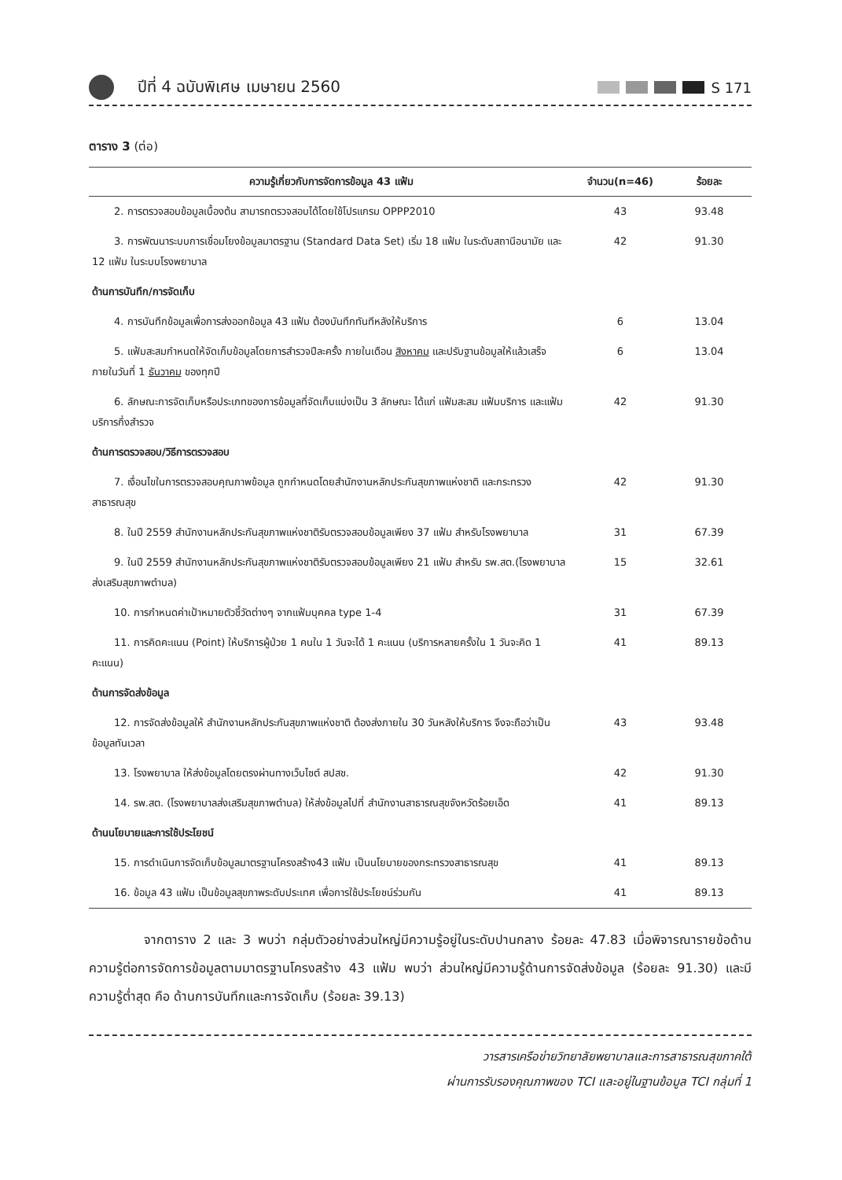ปีที่ 4 ฉบับพิเศษ เมษายน 2560 S 171
ตาราง 3 (ต่อ)
| ความรู้เกี่ยวกับการจัดการข้อมูล 43 แฟ้ม | จำนวน(n=46) | ร้อยละ |
| --- | --- | --- |
| 2. การตรวจสอบข้อมูลเบื้องต้น สามารถตรวจสอบได้โดยใช้โปรแกรม OPPP2010 | 43 | 93.48 |
| 3. การพัฒนาระบบการเชื่อมโยงข้อมูลมาตรฐาน (Standard Data Set) เริ่ม 18 แฟ้ม ในระดับสถานีอนามัย และ 12 แฟ้ม ในระบบโรงพยาบาล | 42 | 91.30 |
| ด้านการบันทึก/การจัดเก็บ | | |
| 4. การบันทึกข้อมูลเพื่อการส่งออกข้อมูล 43 แฟ้ม ต้องบันทึกทันทีหลังให้บริการ | 6 | 13.04 |
| 5. แฟ้มสะสมกำหนดให้จัดเก็บข้อมูลโดยการสำรวจปีละครั้ง ภายในเดือน สิงหาคม และปรับฐานข้อมูลให้แล้วเสร็จภายในวันที่ 1 ธันวาคม ของทุกปี | 6 | 13.04 |
| 6. ลักษณะการจัดเก็บหรือประเภทของการข้อมูลที่จัดเก็บแบ่งเป็น 3 ลักษณะ ได้แก่ แฟ้มสะสม แฟ้มบริการ และแฟ้มบริการกึ่งสำรวจ | 42 | 91.30 |
| ด้านการตรวจสอบ/วิธีการตรวจสอบ | | |
| 7. เงื่อนไขในการตรวจสอบคุณภาพข้อมูล ถูกกำหนดโดยสำนักงานหลักประกันสุขภาพแห่งชาติ และกระทรวงสาธารณสุข | 42 | 91.30 |
| 8. ในปี 2559 สำนักงานหลักประกันสุขภาพแห่งชาติรับตรวจสอบข้อมูลเพียง 37 แฟ้ม สำหรับโรงพยาบาล | 31 | 67.39 |
| 9. ในปี 2559 สำนักงานหลักประกันสุขภาพแห่งชาติรับตรวจสอบข้อมูลเพียง 21 แฟ้ม สำหรับ รพ.สต.(โรงพยาบาลส่งเสริมสุขภาพตำบล) | 15 | 32.61 |
| 10. การกำหนดค่าเป้าหมายตัวชี้วัดต่างๆ จากแฟ้มบุคคล type 1-4 | 31 | 67.39 |
| 11. การคิดคะแนน (Point) ให้บริการผู้ป่วย 1 คนใน 1 วันจะได้ 1 คะแนน (บริการหลายครั้งใน 1 วันจะคิด 1 คะแนน) | 41 | 89.13 |
| ด้านการจัดส่งข้อมูล | | |
| 12. การจัดส่งข้อมูลให้ สำนักงานหลักประกันสุขภาพแห่งชาติ ต้องส่งภายใน 30 วันหลังให้บริการ จึงจะถือว่าเป็นข้อมูลทันเวลา | 43 | 93.48 |
| 13. โรงพยาบาล ให้ส่งข้อมูลโดยตรงผ่านทางเว็บไซต์ สปสช. | 42 | 91.30 |
| 14. รพ.สต. (โรงพยาบาลส่งเสริมสุขภาพตำบล) ให้ส่งข้อมูลไปที่ สำนักงานสาธารณสุขจังหวัดร้อยเอ็ด | 41 | 89.13 |
| ด้านนโยบายและการใช้ประโยชน์ | | |
| 15. การดำเนินการจัดเก็บข้อมูลมาตรฐานโครงสร้าง43 แฟ้ม เป็นนโยบายของกระทรวงสาธารณสุข | 41 | 89.13 |
| 16. ข้อมูล 43 แฟ้ม เป็นข้อมูลสุขภาพระดับประเทศ เพื่อการใช้ประโยชน์ร่วมกัน | 41 | 89.13 |
จากตาราง 2 และ 3 พบว่า กลุ่มตัวอย่างส่วนใหญ่มีความรู้อยู่ในระดับปานกลาง ร้อยละ 47.83 เมื่อพิจารณารายข้อด้านความรู้ต่อการจัดการข้อมูลตามมาตรฐานโครงสร้าง 43 แฟ้ม พบว่า ส่วนใหญ่มีความรู้ด้านการจัดส่งข้อมูล (ร้อยละ 91.30) และมีความรู้ต่ำสุด คือ ด้านการบันทึกและการจัดเก็บ (ร้อยละ 39.13)
วารสารเครือข่ายวิทยาลัยพยาบาลและการสาธารณสุขภาคใต้
ผ่านการรับรองคุณภาพของ TCI และอยู่ในฐานข้อมูล TCI กลุ่มที่ 1